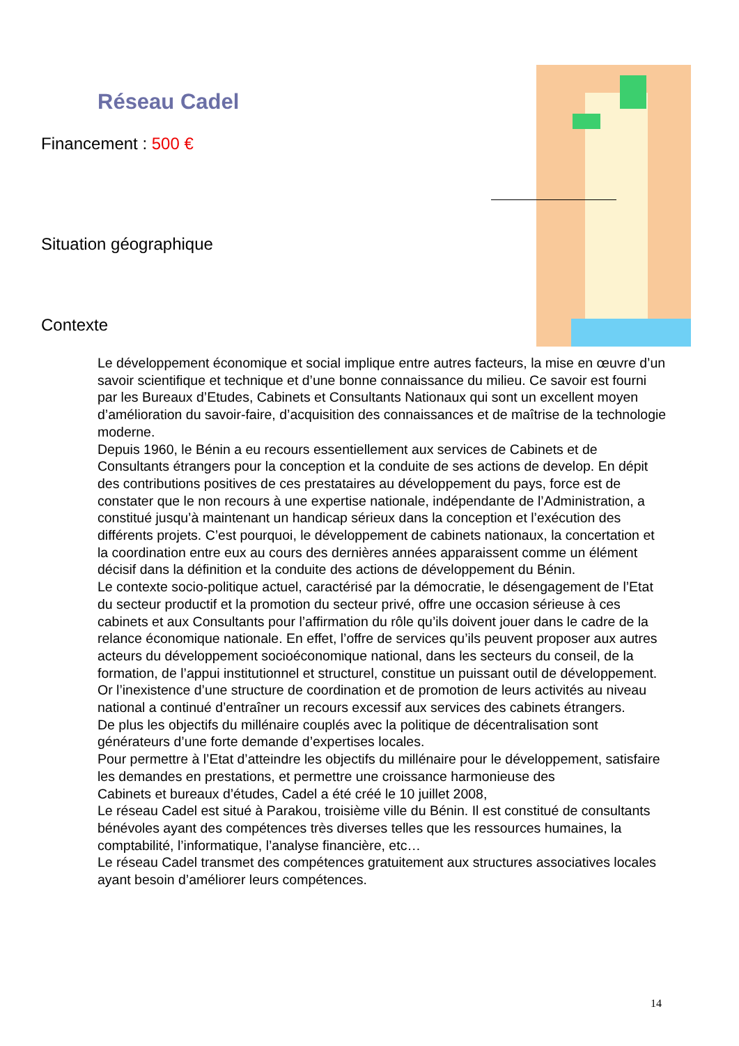Réseau Cadel
Financement : 500 €
Situation géographique
Contexte
Le développement économique et social implique entre autres facteurs, la mise en œuvre d’un savoir scientifique et technique et d’une bonne connaissance du milieu. Ce savoir est fourni par les Bureaux d’Etudes, Cabinets et Consultants Nationaux qui sont un excellent moyen d’amélioration du savoir-faire, d’acquisition des connaissances et de maîtrise de la technologie moderne.
Depuis 1960, le Bénin a eu recours essentiellement aux services de Cabinets et de Consultants étrangers pour la conception et la conduite de ses actions de develop. En dépit des contributions positives de ces prestataires au développement du pays, force est de constater que le non recours à une expertise nationale, indépendante de l’Administration, a constitué jusqu’à maintenant un handicap sérieux dans la conception et l’exécution des différents projets. C’est pourquoi, le développement de cabinets nationaux, la concertation et la coordination entre eux au cours des dernières années apparaissent comme un élément décisif dans la définition et la conduite des actions de développement du Bénin.
Le contexte socio-politique actuel, caractérisé par la démocratie, le désengagement de l’Etat du secteur productif et la promotion du secteur privé, offre une occasion sérieuse à ces cabinets et aux Consultants pour l’affirmation du rôle qu’ils doivent jouer dans le cadre de la relance économique nationale. En effet, l’offre de services qu’ils peuvent proposer aux autres acteurs du développement socioéconomique national, dans les secteurs du conseil, de la formation, de l’appui institutionnel et structurel, constitue un puissant outil de développement.
Or l’inexistence d’une structure de coordination et de promotion de leurs activités au niveau national a continué d’entraîner un recours excessif aux services des cabinets étrangers.
De plus les objectifs du millénaire couplés avec la politique de décentralisation sont générateurs d’une forte demande d’expertises locales.
Pour permettre à l’Etat d’atteindre les objectifs du millénaire pour le développement, satisfaire les demandes en prestations, et permettre une croissance harmonieuse des
Cabinets et bureaux d’études, Cadel a été créé le 10 juillet 2008,
Le réseau Cadel est situé à Parakou, troisième ville du Bénin. Il est constitué de consultants bénévoles ayant des compétences très diverses telles que les ressources humaines, la comptabilité, l’informatique, l’analyse financière, etc…
Le réseau Cadel transmet des compétences gratuitement aux structures associatives locales ayant besoin d’améliorer leurs compétences.
14